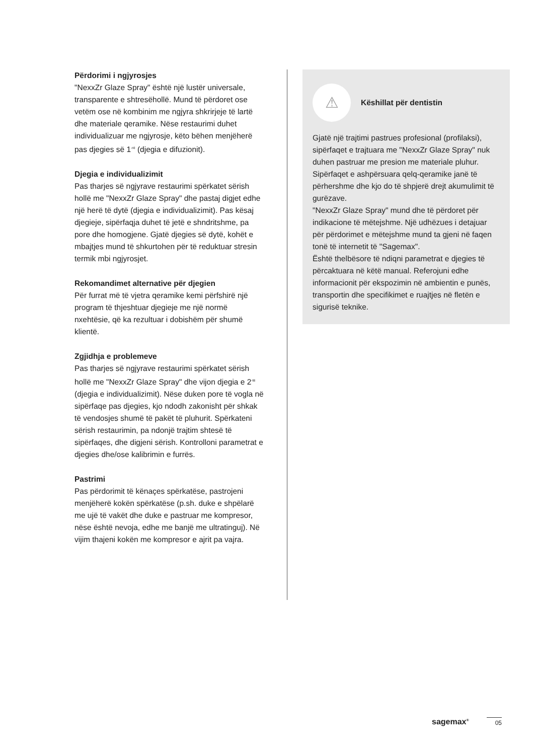Përdorimi i ngjyrosjes
"NexxZr Glaze Spray" është një lustër universale, transparente e shtresëhollë. Mund të përdoret ose vetëm ose në kombinim me ngjyra shkrirjeje të lartë dhe materiale qeramike. Nëse restaurimi duhet individualizuar me ngjyrosje, këto bëhen menjëherë pas djegies së 1<sup>-rë</sup> (djegia e difuzionit).
Djegia e individualizimit
Pas tharjes së ngjyrave restaurimi spërkatet sërish hollë me "NexxZr Glaze Spray" dhe pastaj digjet edhe një herë të dytë (djegia e individualizimit). Pas kësaj djegieje, sipërfaqja duhet të jetë e shndritshme, pa pore dhe homogjene. Gjatë djegies së dytë, kohët e mbajtjes mund të shkurtohen për të reduktuar stresin termik mbi ngjyrosjet.
Rekomandimet alternative për djegien
Për furrat më të vjetra qeramike kemi përfshirë një program të thjeshtuar djegieje me një normë nxehtësie, që ka rezultuar i dobishëm për shumë klientë.
Zgjidhja e problemeve
Pas tharjes së ngjyrave restaurimi spërkatet sërish hollë me "NexxZr Glaze Spray" dhe vijon djegia e 2<sup>-të</sup> (djegia e individualizimit). Nëse duken pore të vogla në sipërfaqe pas djegies, kjo ndodh zakonisht për shkak të vendosjes shumë të pakët të pluhurit. Spërkateni sërish restaurimin, pa ndonjë trajtim shtesë të sipërfaqes, dhe digjeni sërish. Kontrolloni parametrat e djegies dhe/ose kalibrimin e furrës.
Pastrimi
Pas përdorimit të kënaçes spërkatëse, pastrojeni menjëherë kokën spërkatëse (p.sh. duke e shpëlarë me ujë të vakët dhe duke e pastruar me kompresor, nëse është nevoja, edhe me banjë me ultratinguj). Në vijim thajeni kokën me kompresor e ajrit pa vajra.
⚠
Këshillat për dentistin
Gjatë një trajtimi pastrues profesional (profilaksi), sipërfaqet e trajtuara me "NexxZr Glaze Spray" nuk duhen pastruar me presion me materiale pluhur. Sipërfaqet e ashpërsuara qelq-qeramike janë të përhershme dhe kjo do të shpjerë drejt akumulimit të gurëzave.
"NexxZr Glaze Spray" mund dhe të përdoret për indikacione të mëtejshme. Një udhëzues i detajuar për përdorimet e mëtejshme mund ta gjeni në faqen tonë të internetit të "Sagemax".
Është thelbësore të ndiqni parametrat e djegies të përcaktuara në këtë manual. Referojuni edhe informacionit për ekspozimin në ambientin e punës, transportin dhe specifikimet e ruajtjes në fletën e sigurisë teknike.
sagemax<sup>®</sup> 05